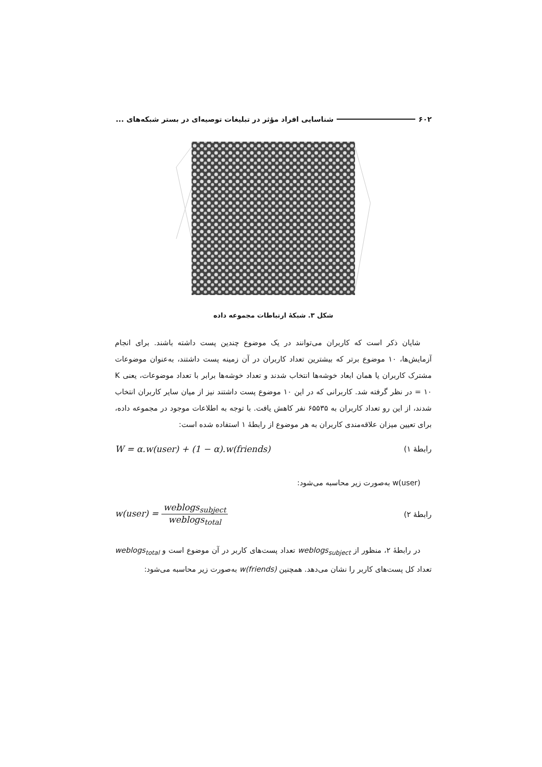۶۰۲ شناسایی افراد مؤثر در تبلیغات توصیه‌ای در بستر شبکه‌های ...
شکل ۳. شبکهٔ ارتباطات مجموعه داده
شایان ذکر است که کاربران می‌توانند در یک موضوع چندین پست داشته باشند. برای انجام آزمایش‌ها، ۱۰ موضوع برتر که بیشترین تعداد کاربران در آن زمینه پست داشتند، به‌عنوان موضوعات مشترک کاربران یا همان ابعاد خوشه‌ها انتخاب شدند و تعداد خوشه‌ها برابر با تعداد موضوعات، یعنی K = ۱۰ در نظر گرفته شد. کاربرانی که در این ۱۰ موضوع پست داشتند نیز از میان سایر کاربران انتخاب شدند، از این رو تعداد کاربران به ۶۵۵۳۵ نفر کاهش یافت. با توجه به اطلاعات موجود در مجموعه داده، برای تعیین میزان علاقه‌مندی کاربران به هر موضوع از رابطهٔ ۱ استفاده شده است:
رابطهٔ ۱) W = α.w(user) + (1 − α).w(friends)
w(user) به‌صورت زیر محاسبه می‌شود:
رابطهٔ ۲) w(user) = weblogs<sub>subject</sub> weblogs<sub>total</sub>
در رابطهٔ ۲، منظور از weblogs<sub>subject</sub> تعداد پست‌های کاربر در آن موضوع است و weblogs<sub>total</sub> تعداد کل پست‌های کاربر را نشان می‌دهد. همچنین w(friends) به‌صورت زیر محاسبه می‌شود: